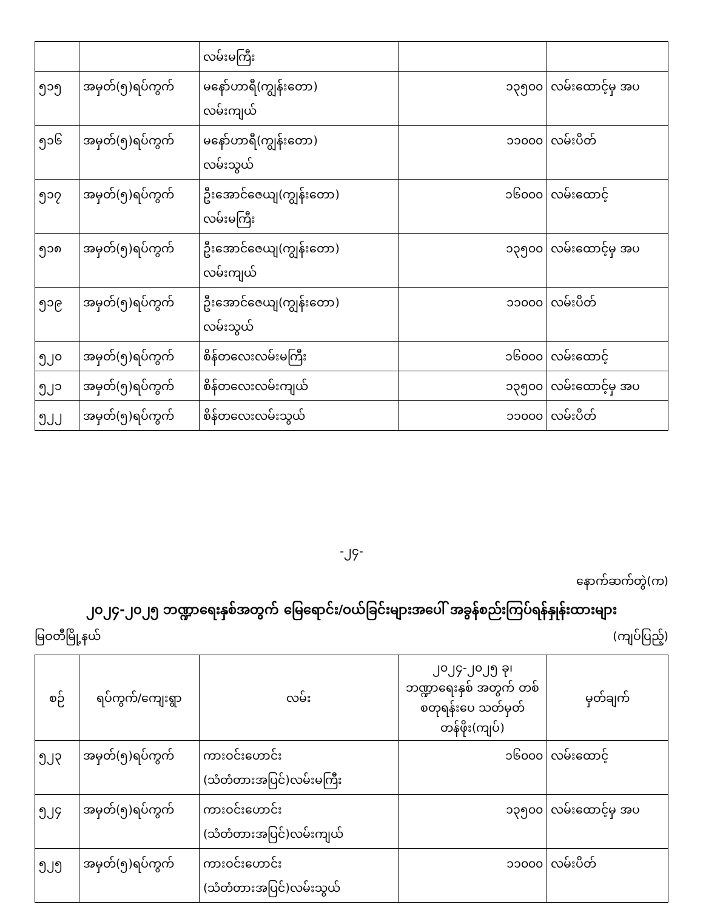| | | လမ်းမကြီး | | |
| ၅၁၅ | အမှတ်(၅)ရပ်ကွက် | မနော်ဟာရီ(ကျွန်းတော) လမ်းကျယ် | ၁၃၅၀၀ | လမ်းထောင့်မှ အပ |
| ၅၁၆ | အမှတ်(၅)ရပ်ကွက် | မနော်ဟာရီ(ကျွန်းတော) လမ်းသွယ် | ၁၁၀၀၀ | လမ်းပိတ် |
| ၅၁၇ | အမှတ်(၅)ရပ်ကွက် | ဦးအောင်ဇေယျ(ကျွန်းတော) လမ်းမကြီး | ၁၆၀၀၀ | လမ်းထောင့် |
| ၅၁၈ | အမှတ်(၅)ရပ်ကွက် | ဦးအောင်ဇေယျ(ကျွန်းတော) လမ်းကျယ် | ၁၃၅၀၀ | လမ်းထောင့်မှ အပ |
| ၅၁၉ | အမှတ်(၅)ရပ်ကွက် | ဦးအောင်ဇေယျ(ကျွန်းတော) လမ်းသွယ် | ၁၁၀၀၀ | လမ်းပိတ် |
| ၅၂၀ | အမှတ်(၅)ရပ်ကွက် | စိန်တလေးလမ်းမကြီး | ၁၆၀၀၀ | လမ်းထောင့် |
| ၅၂၁ | အမှတ်(၅)ရပ်ကွက် | စိန်တလေးလမ်းကျယ် | ၁၃၅၀၀ | လမ်းထောင့်မှ အပ |
| ၅၂၂ | အမှတ်(၅)ရပ်ကွက် | စိန်တလေးလမ်းသွယ် | ၁၁၀၀၀ | လမ်းပိတ် |
-၂၄-
နောက်ဆက်တွဲ(က)
၂၀၂၄-၂၀၂၅ ဘဏ္ဍာရေးနှစ်အတွက် မြေရောင်း/ဝယ်ခြင်းများအပေါ် အခွန်စည်းကြပ်ရန်နှုန်းထားများ
မြဝတီမြို့နယ် (ကျပ်ပြည့်)
| စဉ် | ရပ်ကွက်/ကျေးရွာ | လမ်း | ၂၀၂၄-၂၀၂၅ ခု၊ ဘဏ္ဍာရေးနှစ် အတွက် တစ်စတုရန်းပေ သတ်မှတ်တန်ဖိုး(ကျပ်) | မှတ်ချက် |
| --- | --- | --- | --- | --- |
| ၅၂၃ | အမှတ်(၅)ရပ်ကွက် | ကားဝင်းဟောင်း (သံတံတားအပြင်)လမ်းမကြီး | ၁၆၀၀၀ | လမ်းထောင့် |
| ၅၂၄ | အမှတ်(၅)ရပ်ကွက် | ကားဝင်းဟောင်း (သံတံတားအပြင်)လမ်းကျယ် | ၁၃၅၀၀ | လမ်းထောင့်မှ အပ |
| ၅၂၅ | အမှတ်(၅)ရပ်ကွက် | ကားဝင်းဟောင်း (သံတံတားအပြင်)လမ်းသွယ် | ၁၁၀၀၀ | လမ်းပိတ် |